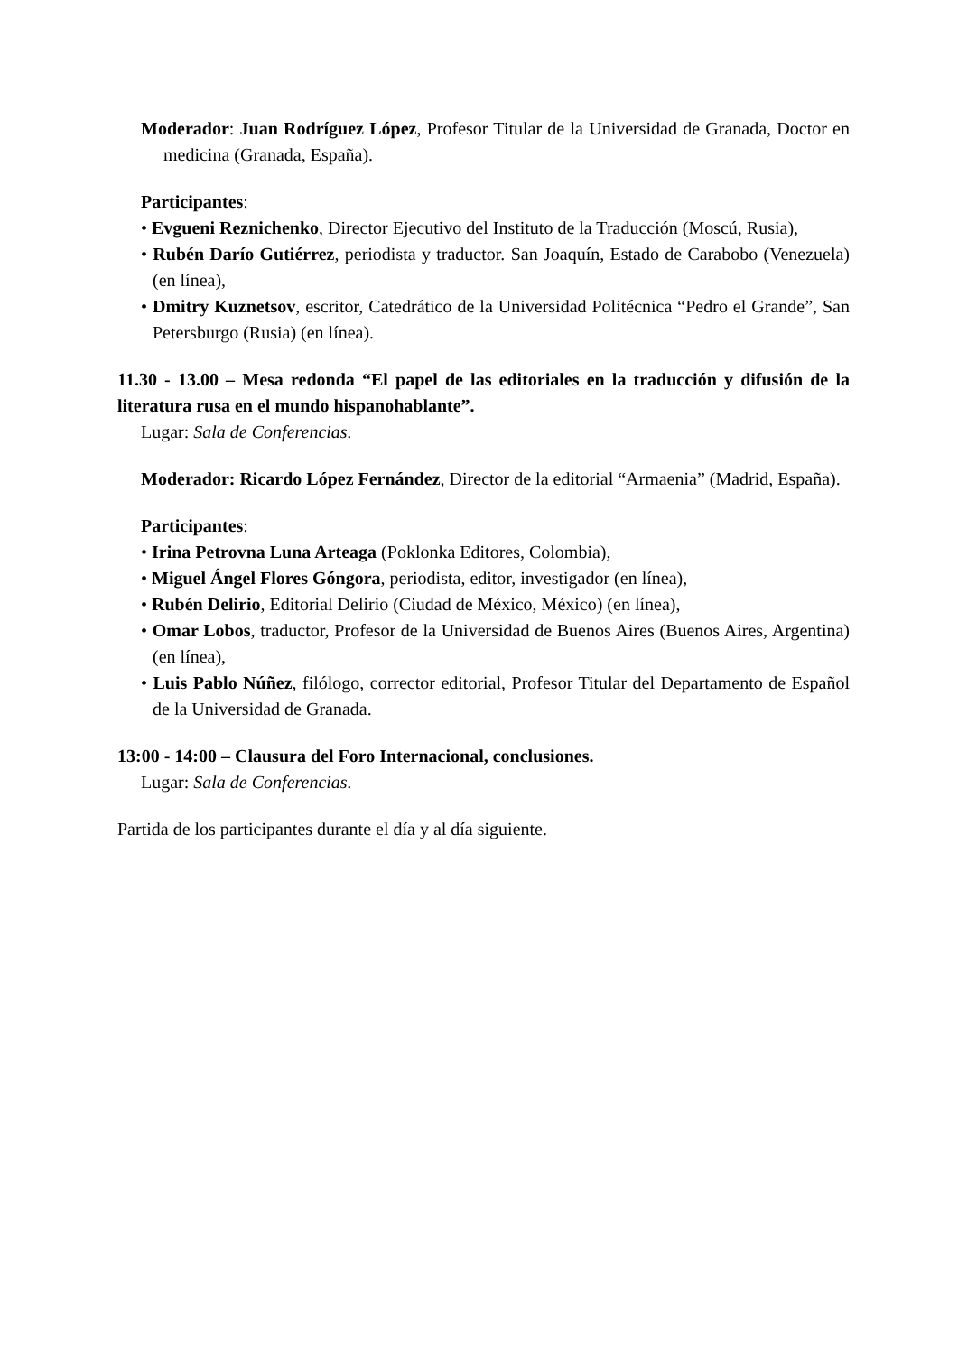Moderador: Juan Rodríguez López, Profesor Titular de la Universidad de Granada, Doctor en medicina (Granada, España).
Participantes:
• Evgueni Reznichenko, Director Ejecutivo del Instituto de la Traducción (Moscú, Rusia),
• Rubén Darío Gutiérrez, periodista y traductor. San Joaquín, Estado de Carabobo (Venezuela) (en línea),
• Dmitry Kuznetsov, escritor, Catedrático de la Universidad Politécnica “Pedro el Grande”, San Petersburgo (Rusia) (en línea).
11.30 - 13.00 – Mesa redonda “El papel de las editoriales en la traducción y difusión de la literatura rusa en el mundo hispanohablante”.
Lugar: Sala de Conferencias.
Moderador: Ricardo López Fernández, Director de la editorial “Armaenia” (Madrid, España).
Participantes:
• Irina Petrovna Luna Arteaga (Poklonka Editores, Colombia),
• Miguel Ángel Flores Góngora, periodista, editor, investigador (en línea),
• Rubén Delirio, Editorial Delirio (Ciudad de México, México) (en línea),
• Omar Lobos, traductor, Profesor de la Universidad de Buenos Aires (Buenos Aires, Argentina) (en línea),
• Luis Pablo Núñez, filólogo, corrector editorial, Profesor Titular del Departamento de Español de la Universidad de Granada.
13:00 - 14:00 – Clausura del Foro Internacional, conclusiones.
Lugar: Sala de Conferencias.
Partida de los participantes durante el día y al día siguiente.